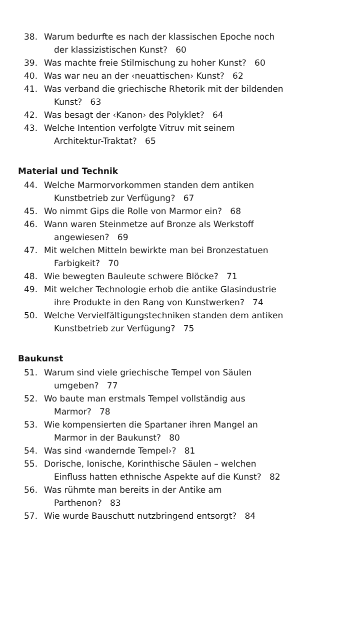38. Warum bedurfte es nach der klassischen Epoche noch
der klassizistischen Kunst? 60
39. Was machte freie Stilmischung zu hoher Kunst? 60
40. Was war neu an der ‹neuattischen› Kunst? 62
41. Was verband die griechische Rhetorik mit der bildenden
Kunst? 63
42. Was besagt der ‹Kanon› des Polyklet? 64
43. Welche Intention verfolgte Vitruv mit seinem
Architektur-Traktat? 65
Material und Technik
44. Welche Marmorvorkommen standen dem antiken
Kunstbetrieb zur Verfügung? 67
45. Wo nimmt Gips die Rolle von Marmor ein? 68
46. Wann waren Steinmetze auf Bronze als Werkstoff
angewiesen? 69
47. Mit welchen Mitteln bewirkte man bei Bronzestatuen
Farbigkeit? 70
48. Wie bewegten Bauleute schwere Blöcke? 71
49. Mit welcher Technologie erhob die antike Glasindustrie
ihre Produkte in den Rang von Kunstwerken? 74
50. Welche Vervielfältigungstechniken standen dem antiken
Kunstbetrieb zur Verfügung? 75
Baukunst
51. Warum sind viele griechische Tempel von Säulen
umgeben? 77
52. Wo baute man erstmals Tempel vollständig aus
Marmor? 78
53. Wie kompensierten die Spartaner ihren Mangel an
Marmor in der Baukunst? 80
54. Was sind ‹wandernde Tempel›? 81
55. Dorische, Ionische, Korinthische Säulen – welchen
Einfluss hatten ethnische Aspekte auf die Kunst? 82
56. Was rühmte man bereits in der Antike am
Parthenon? 83
57. Wie wurde Bauschutt nutzbringend entsorgt? 84